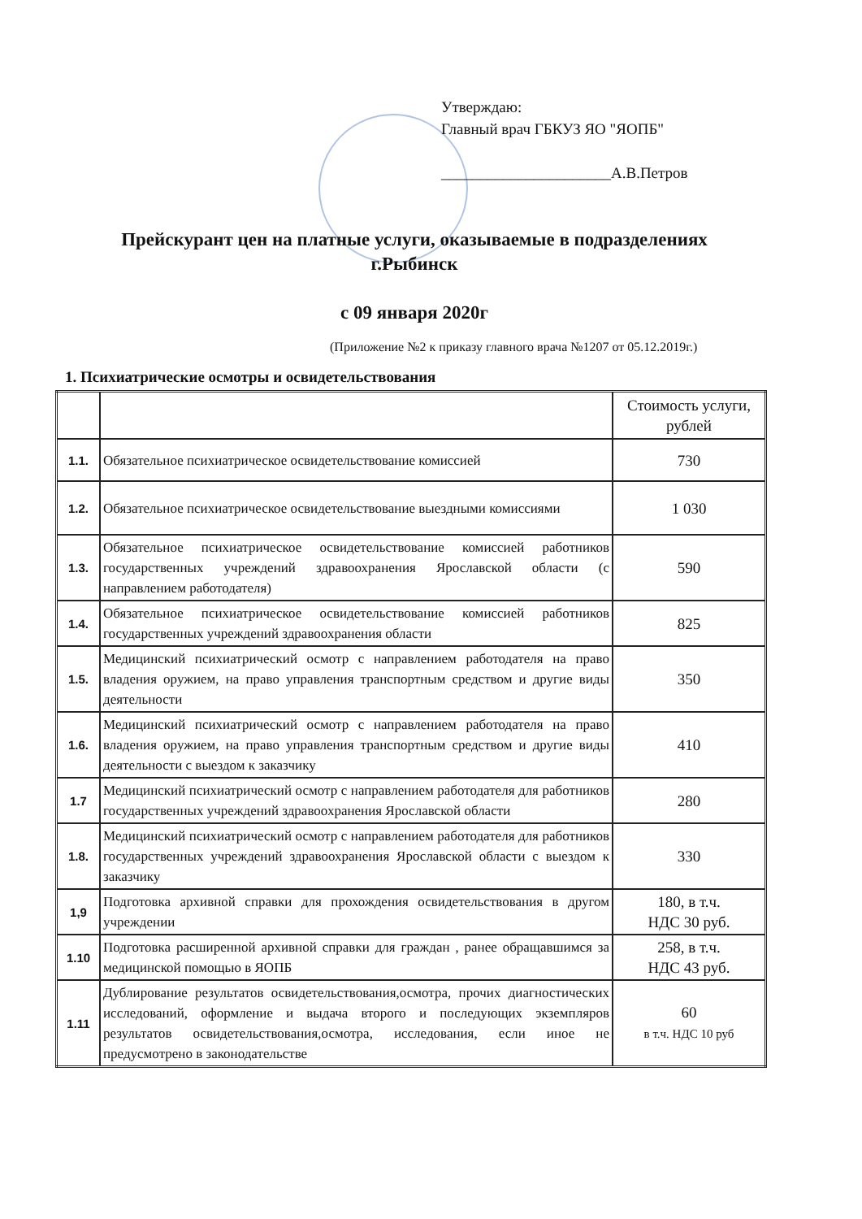Утверждаю:
Главный врач ГБКУЗ ЯО "ЯОПБ"
______________________А.В.Петров
Прейскурант цен на платные услуги, оказываемые в подразделениях
г.Рыбинск
с 09 января 2020г
(Приложение №2 к приказу главного врача №1207 от 05.12.2019г.)
1. Психиатрические осмотры и освидетельствования
| | | Стоимость услуги, рублей |
| --- | --- | --- |
| 1.1. | Обязательное психиатрическое освидетельствование комиссией | 730 |
| 1.2. | Обязательное психиатрическое освидетельствование выездными комиссиями | 1 030 |
| 1.3. | Обязательное психиатрическое освидетельствование комиссией работников государственных учреждений здравоохранения Ярославской области (с направлением работодателя) | 590 |
| 1.4. | Обязательное психиатрическое освидетельствование комиссией работников государственных учреждений здравоохранения области | 825 |
| 1.5. | Медицинский психиатрический осмотр с направлением работодателя на право владения оружием, на право управления транспортным средством и другие виды деятельности | 350 |
| 1.6. | Медицинский психиатрический осмотр с направлением работодателя на право владения оружием, на право управления транспортным средством и другие виды деятельности с выездом к заказчику | 410 |
| 1.7 | Медицинский психиатрический осмотр с направлением работодателя для работников государственных учреждений здравоохранения Ярославской области | 280 |
| 1.8. | Медицинский психиатрический осмотр с направлением работодателя для работников государственных учреждений здравоохранения Ярославской области с выездом к заказчику | 330 |
| 1,9 | Подготовка архивной справки для прохождения освидетельствования в другом учреждении | 180, в т.ч. НДС 30 руб. |
| 1.10 | Подготовка расширенной архивной справки для граждан , ранее обращавшимся за медицинской помощью в ЯОПБ | 258, в т.ч. НДС 43 руб. |
| 1.11 | Дублирование результатов освидетельствования,осмотра, прочих диагностических исследований, оформление и выдача второго и последующих экземпляров результатов освидетельствования,осмотра, исследования, если иное не предусмотрено в законодательстве | 60 в т.ч. НДС 10 руб |